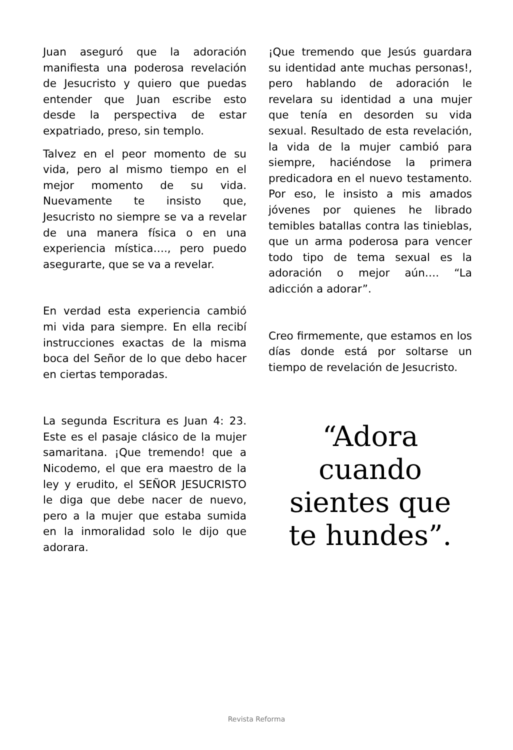Juan aseguró que la adoración manifiesta una poderosa revelación de Jesucristo y quiero que puedas entender que Juan escribe esto desde la perspectiva de estar expatriado, preso, sin templo.
Talvez en el peor momento de su vida, pero al mismo tiempo en el mejor momento de su vida. Nuevamente te insisto que, Jesucristo no siempre se va a revelar de una manera física o en una experiencia mística…., pero puedo asegurarte, que se va a revelar.
En verdad esta experiencia cambió mi vida para siempre. En ella recibí instrucciones exactas de la misma boca del Señor de lo que debo hacer en ciertas temporadas.
La segunda Escritura es Juan 4: 23. Este es el pasaje clásico de la mujer samaritana. ¡Que tremendo! que a Nicodemo, el que era maestro de la ley y erudito, el SEÑOR JESUCRISTO le diga que debe nacer de nuevo, pero a la mujer que estaba sumida en la inmoralidad solo le dijo que adorara.
¡Que tremendo que Jesús guardara su identidad ante muchas personas!, pero hablando de adoración le revelara su identidad a una mujer que tenía en desorden su vida sexual. Resultado de esta revelación, la vida de la mujer cambió para siempre, haciéndose la primera predicadora en el nuevo testamento. Por eso, le insisto a mis amados jóvenes por quienes he librado temibles batallas contra las tinieblas, que un arma poderosa para vencer todo tipo de tema sexual es la adoración o mejor aún…. “La adicción a adorar”.
Creo firmemente, que estamos en los días donde está por soltarse un tiempo de revelación de Jesucristo.
“Adora
cuando
sientes que
te hundes”.
Revista Reforma